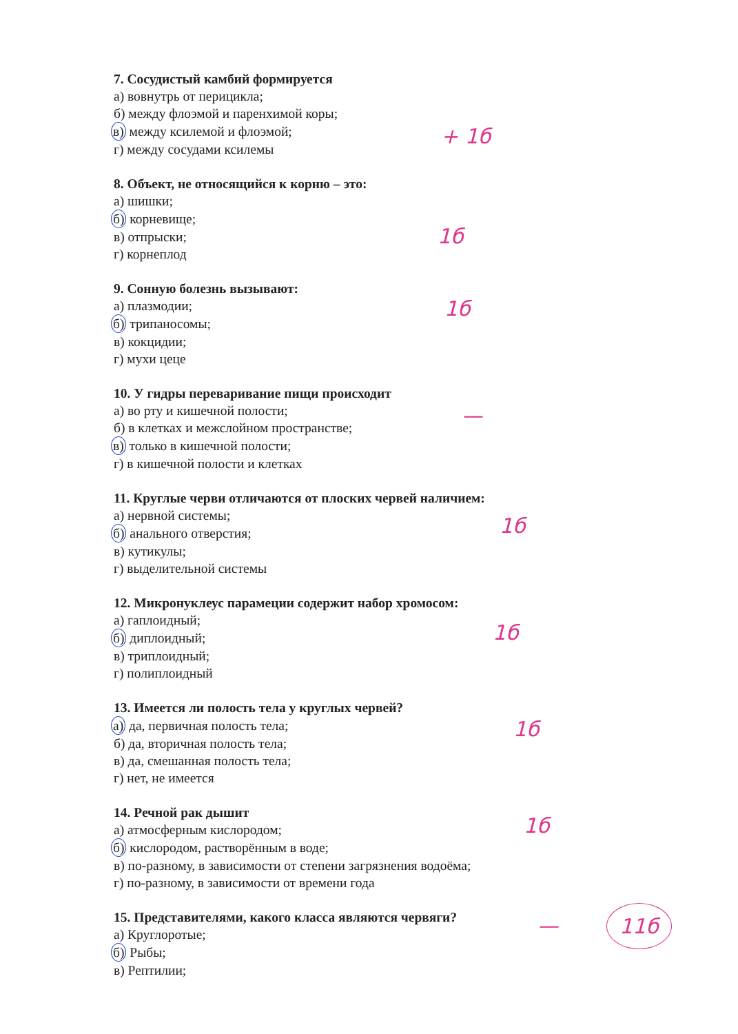7. Сосудистый камбий формируется
а) вовнутрь от перицикла;
б) между флоэмой и паренхимой коры;
в) между ксилемой и флоэмой;
г) между сосудами ксилемы
8. Объект, не относящийся к корню – это:
а) шишки;
б) корневище;
в) отпрыски;
г) корнеплод
9. Сонную болезнь вызывают:
а) плазмодии;
б) трипаносомы;
в) кокцидии;
г) мухи цеце
10. У гидры переваривание пищи происходит
а) во рту и кишечной полости;
б) в клетках и межслойном пространстве;
в) только в кишечной полости;
г) в кишечной полости и клетках
11. Круглые черви отличаются от плоских червей наличием:
а) нервной системы;
б) анального отверстия;
в) кутикулы;
г) выделительной системы
12. Микронуклеус парамеции содержит набор хромосом:
а) гаплоидный;
б) диплоидный;
в) триплоидный;
г) полиплоидный
13. Имеется ли полость тела у круглых червей?
а) да, первичная полость тела;
б) да, вторичная полость тела;
в) да, смешанная полость тела;
г) нет, не имеется
14. Речной рак дышит
а) атмосферным кислородом;
б) кислородом, растворённым в воде;
в) по-разному, в зависимости от степени загрязнения водоёма;
г) по-разному, в зависимости от времени года
15. Представителями, какого класса являются червяги?
а) Круглоротые;
б) Рыбы;
в) Рептилии;
+ 1б
1б
1б
—
1б
1б
1б
1б
— 11б